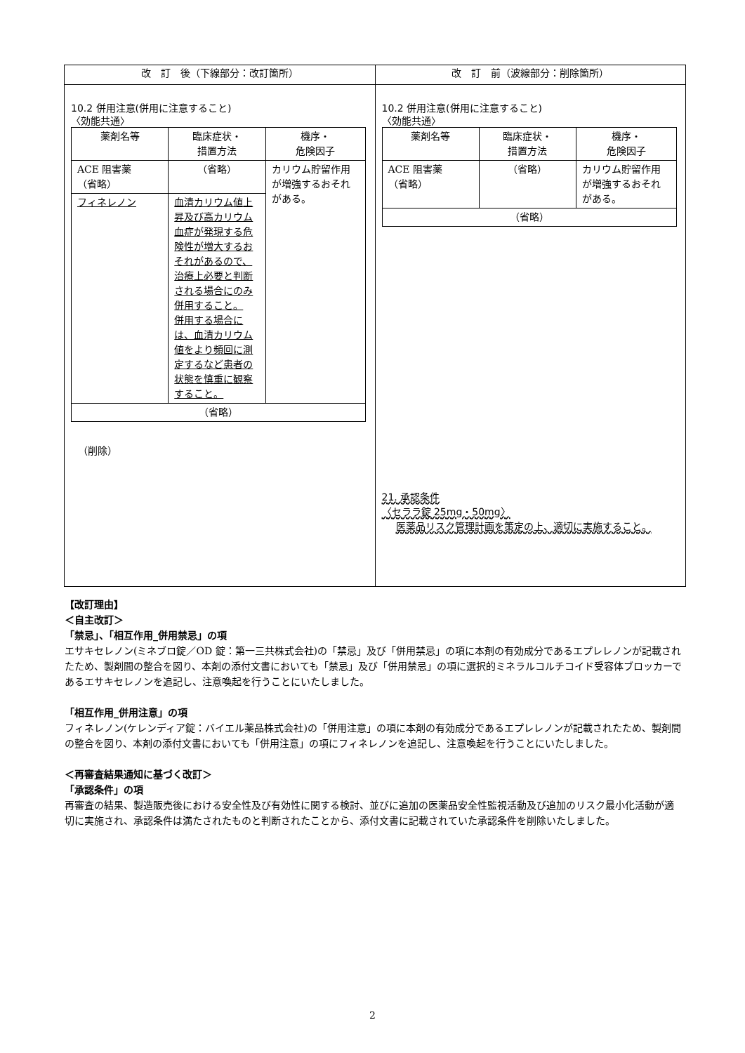| 改 訂 後（下線部分：改訂箇所） | 改 訂 前（波線部分：削除箇所） |
| --- | --- |
| 10.2 併用注意(併用に注意すること) 〈効能共通〉 / 薬剤名等 / 臨床症状・ 措置方法 / 機序・ 危険因子 / / ACE 阻害薬 （省略） / （省略） / カリウム貯留作用が増強するおそれがある。 / / フィネレノン / 血清カリウム値上昇及び高カリウム血症が発現する危険性が増大するおそれがあるので、治療上必要と判断される場合にのみ併用すること。 併用する場合には、血清カリウム値をより頻回に測定するなど患者の状態を慎重に観察すること。 / / / （省略） / / / （削除） | 10.2 併用注意(併用に注意すること) 〈効能共通〉 / 薬剤名等 / 臨床症状・ 措置方法 / 機序・ 危険因子 / / ACE 阻害薬 （省略） / （省略） / カリウム貯留作用が増強するおそれがある。 / / （省略） / / / 21. 承認条件 〈セララ錠 25mg・50mg〉 医薬品リスク管理計画を策定の上、適切に実施すること。 |
【改訂理由】
＜自主改訂＞
「禁忌」、「相互作用_併用禁忌」の項
エサキセレノン(ミネブロ錠／OD 錠：第一三共株式会社)の「禁忌」及び「併用禁忌」の項に本剤の有効成分であるエプレレノンが記載されたため、製剤間の整合を図り、本剤の添付文書においても「禁忌」及び「併用禁忌」の項に選択的ミネラルコルチコイド受容体ブロッカーであるエサキセレノンを追記し、注意喚起を行うことにいたしました。
「相互作用_併用注意」の項
フィネレノン(ケレンディア錠：バイエル薬品株式会社)の「併用注意」の項に本剤の有効成分であるエプレレノンが記載されたため、製剤間の整合を図り、本剤の添付文書においても「併用注意」の項にフィネレノンを追記し、注意喚起を行うことにいたしました。
＜再審査結果通知に基づく改訂＞
「承認条件」の項
再審査の結果、製造販売後における安全性及び有効性に関する検討、並びに追加の医薬品安全性監視活動及び追加のリスク最小化活動が適切に実施され、承認条件は満たされたものと判断されたことから、添付文書に記載されていた承認条件を削除いたしました。
2